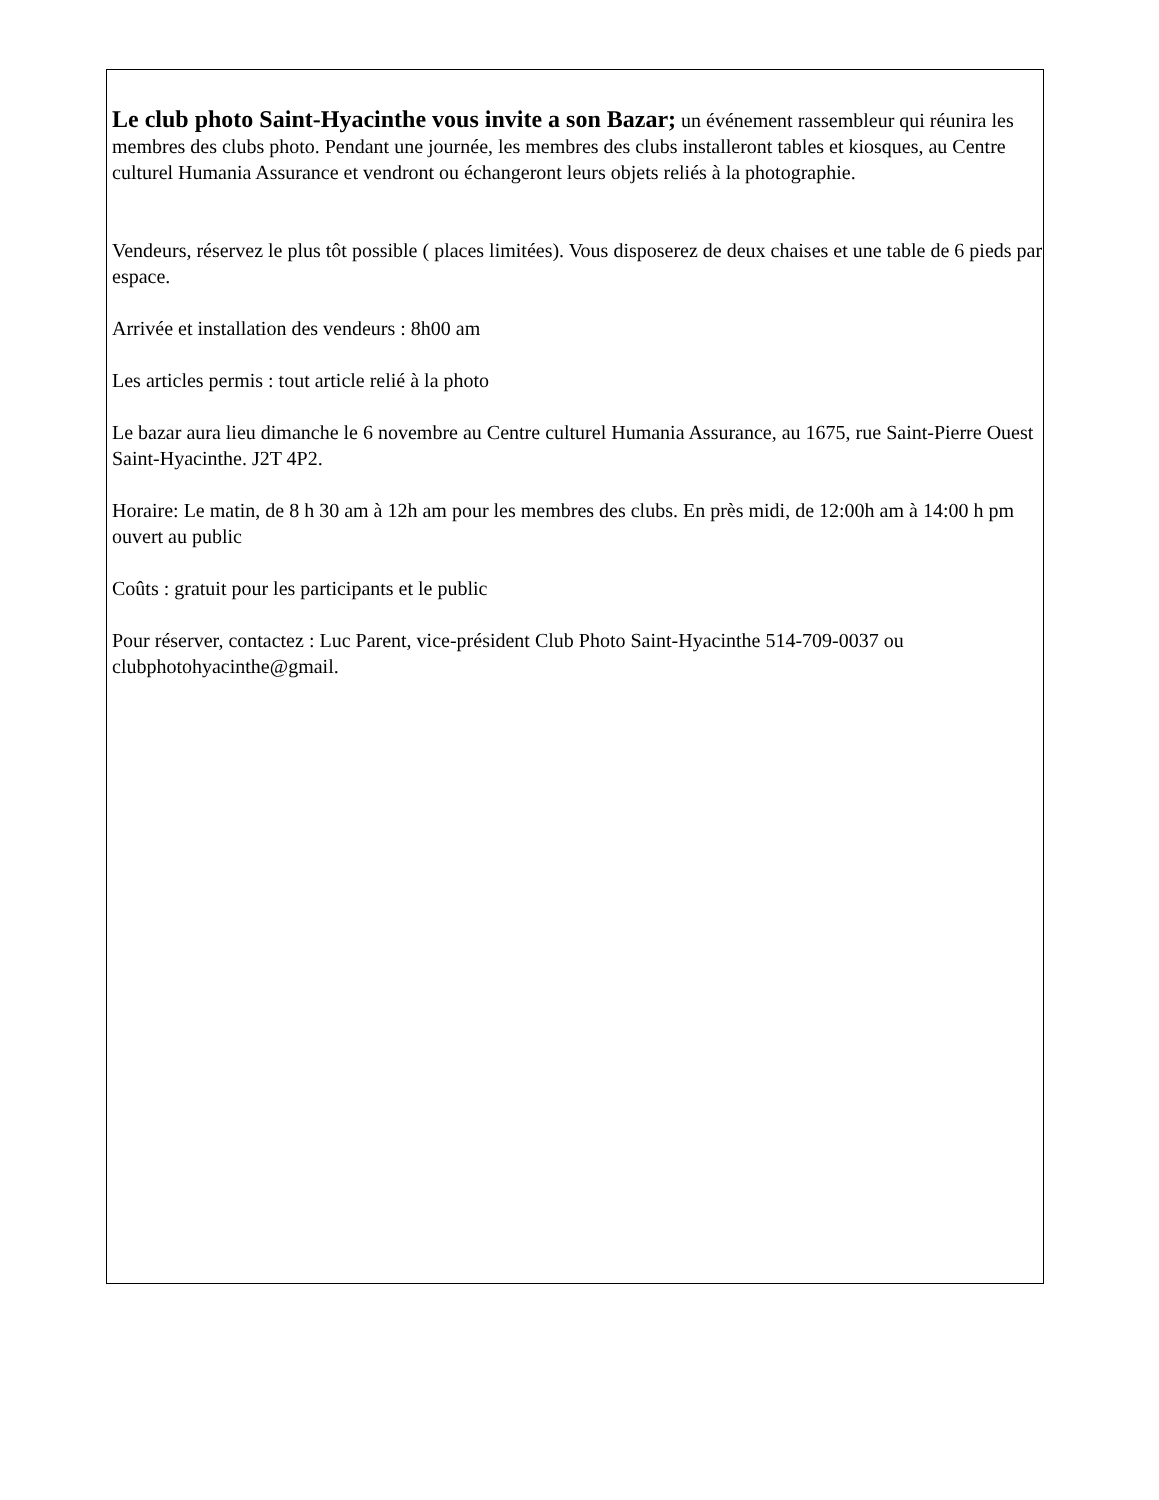Le club photo Saint-Hyacinthe vous invite a son Bazar; un événement rassembleur qui réunira les membres des clubs photo. Pendant une journée, les membres des clubs installeront tables et kiosques, au Centre culturel Humania Assurance et vendront ou échangeront leurs objets reliés à la photographie.
Vendeurs, réservez le plus tôt possible ( places limitées). Vous disposerez de deux chaises et une table de 6 pieds par espace.
Arrivée et installation des vendeurs : 8h00 am
Les articles permis : tout article relié à la photo
Le bazar aura lieu dimanche le 6 novembre au Centre culturel Humania Assurance, au 1675, rue Saint-Pierre Ouest Saint-Hyacinthe. J2T 4P2.
Horaire: Le matin, de 8 h 30 am à 12h am pour les membres des clubs. En près midi, de 12:00h am à 14:00 h pm ouvert au public
Coûts : gratuit pour les participants et le public
Pour réserver, contactez : Luc Parent, vice-président Club Photo Saint-Hyacinthe 514-709-0037 ou clubphotohyacinthe@gmail.